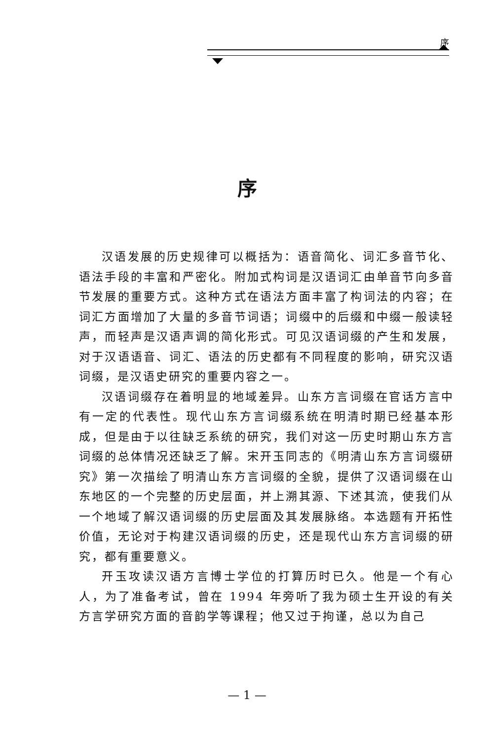序
序
汉语发展的历史规律可以概括为：语音简化、词汇多音节化、语法手段的丰富和严密化。附加式构词是汉语词汇由单音节向多音节发展的重要方式。这种方式在语法方面丰富了构词法的内容；在词汇方面增加了大量的多音节词语；词缀中的后缀和中缀一般读轻声，而轻声是汉语声调的简化形式。可见汉语词缀的产生和发展，对于汉语语音、词汇、语法的历史都有不同程度的影响，研究汉语词缀，是汉语史研究的重要内容之一。
汉语词缀存在着明显的地域差异。山东方言词缀在官话方言中有一定的代表性。现代山东方言词缀系统在明清时期已经基本形成，但是由于以往缺乏系统的研究，我们对这一历史时期山东方言词缀的总体情况还缺乏了解。宋开玉同志的《明清山东方言词缀研究》第一次描绘了明清山东方言词缀的全貌，提供了汉语词缀在山东地区的一个完整的历史层面，并上溯其源、下述其流，使我们从一个地域了解汉语词缀的历史层面及其发展脉络。本选题有开拓性价值，无论对于构建汉语词缀的历史，还是现代山东方言词缀的研究，都有重要意义。
开玉攻读汉语方言博士学位的打算历时已久。他是一个有心人，为了准备考试，曾在 1994 年旁听了我为硕士生开设的有关方言学研究方面的音韵学等课程；他又过于拘谨，总以为自己
— 1 —